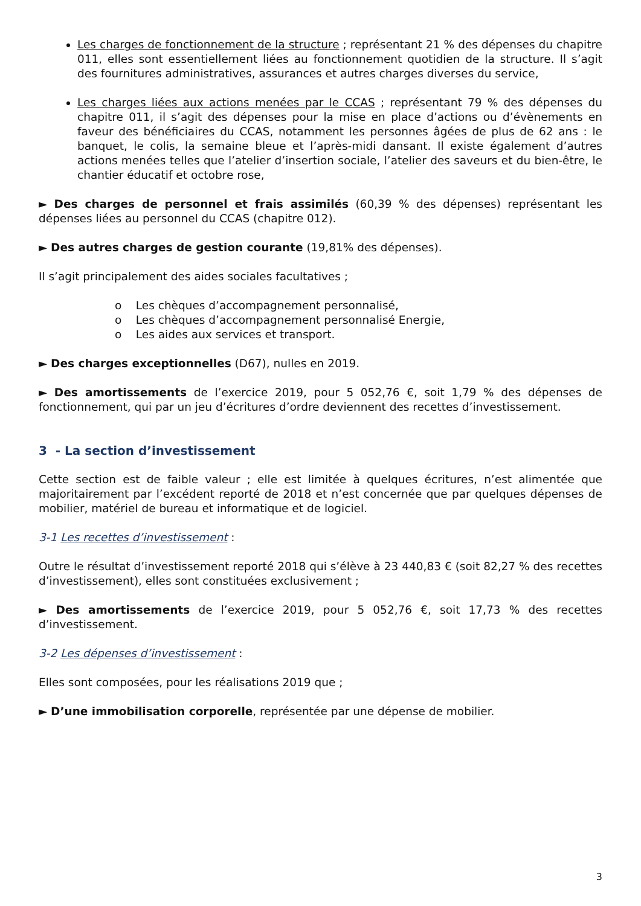Les charges de fonctionnement de la structure ; représentant 21 % des dépenses du chapitre 011, elles sont essentiellement liées au fonctionnement quotidien de la structure. Il s’agit des fournitures administratives, assurances et autres charges diverses du service,
Les charges liées aux actions menées par le CCAS ; représentant 79 % des dépenses du chapitre 011, il s’agit des dépenses pour la mise en place d’actions ou d’évènements en faveur des bénéficiaires du CCAS, notamment les personnes âgées de plus de 62 ans : le banquet, le colis, la semaine bleue et l’après-midi dansant. Il existe également d’autres actions menées telles que l’atelier d’insertion sociale, l’atelier des saveurs et du bien-être, le chantier éducatif et octobre rose,
► Des charges de personnel et frais assimilés (60,39 % des dépenses) représentant les dépenses liées au personnel du CCAS (chapitre 012).
► Des autres charges de gestion courante (19,81% des dépenses).
Il s’agit principalement des aides sociales facultatives ;
o Les chèques d’accompagnement personnalisé,
o Les chèques d’accompagnement personnalisé Energie,
o Les aides aux services et transport.
► Des charges exceptionnelles (D67), nulles en 2019.
► Des amortissements de l’exercice 2019, pour 5 052,76 €, soit 1,79 % des dépenses de fonctionnement, qui par un jeu d’écritures d’ordre deviennent des recettes d’investissement.
3 - La section d’investissement
Cette section est de faible valeur ; elle est limitée à quelques écritures, n’est alimentée que majoritairement par l’excédent reporté de 2018 et n’est concernée que par quelques dépenses de mobilier, matériel de bureau et informatique et de logiciel.
3-1 Les recettes d’investissement :
Outre le résultat d’investissement reporté 2018 qui s’élève à 23 440,83 € (soit 82,27 % des recettes d’investissement), elles sont constituées exclusivement ;
► Des amortissements de l’exercice 2019, pour 5 052,76 €, soit 17,73 % des recettes d’investissement.
3-2 Les dépenses d’investissement :
Elles sont composées, pour les réalisations 2019 que ;
► D’une immobilisation corporelle, représentée par une dépense de mobilier.
3